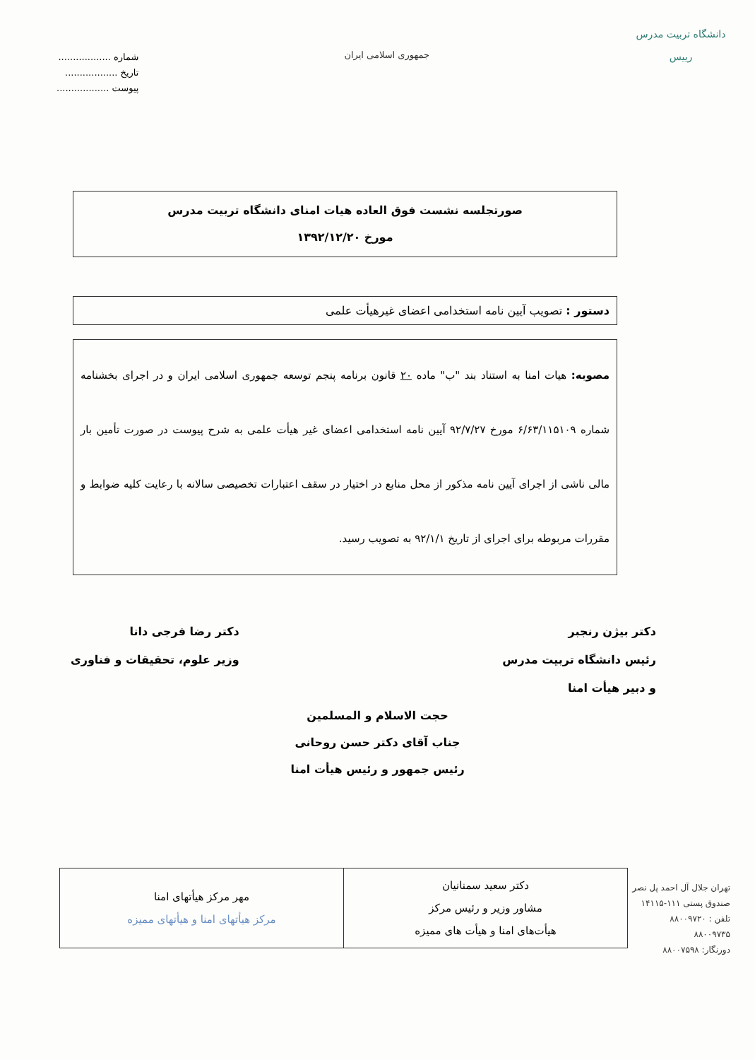دانشگاه تربیت مدرس
رییس
جمهوری اسلامی ایران
شماره ..................
تاریخ ..................
پیوست ..................
صورتجلسه نشست فوق العاده هیات امنای دانشگاه تربیت مدرس
مورخ ۱۳۹۲/۱۲/۲۰
دستور : تصویب آیین نامه استخدامی اعضای غیرهیأت علمی
مصوبه: هیات امنا به استناد بند "ب" ماده ۲۰ قانون برنامه پنجم توسعه جمهوری اسلامی ایران و در اجرای بخشنامه شماره ۶/۶۳/۱۱۵۱۰۹ مورخ ۹۲/۷/۲۷ آیین نامه استخدامی اعضای غیر هیأت علمی به شرح پیوست در صورت تأمین بار مالی ناشی از اجرای آیین نامه مذکور از محل منابع در اختیار در سقف اعتبارات تخصیصی سالانه با رعایت کلیه ضوابط و مقررات مربوطه برای اجرای از تاریخ ۹۲/۱/۱ به تصویب رسید.
دکتر بیژن رنجبر
رئیس دانشگاه تربیت مدرس
و دبیر هیأت امنا
دکتر رضا فرجی دانا
وزیر علوم، تحقیقات و فناوری
حجت الاسلام و المسلمین
جناب آقای دکتر حسن روحانی
رئیس جمهور و رئیس هیأت امنا
| دکتر سعید سمنانیان مشاور وزیر و رئیس مرکز هیأت‌های امنا و هیأت های ممیزه | مهر مرکز هیأتهای امنا مرکز هیأتهای امنا و هیأتهای ممیزه |
تهران جلال آل احمد پل نصر
صندوق پستی ۱۱۱-۱۴۱۱۵
تلفن : ۸۸۰۰۹۷۲۰
۸۸۰۰۹۷۳۵
دورنگار: ۸۸۰۰۷۵۹۸